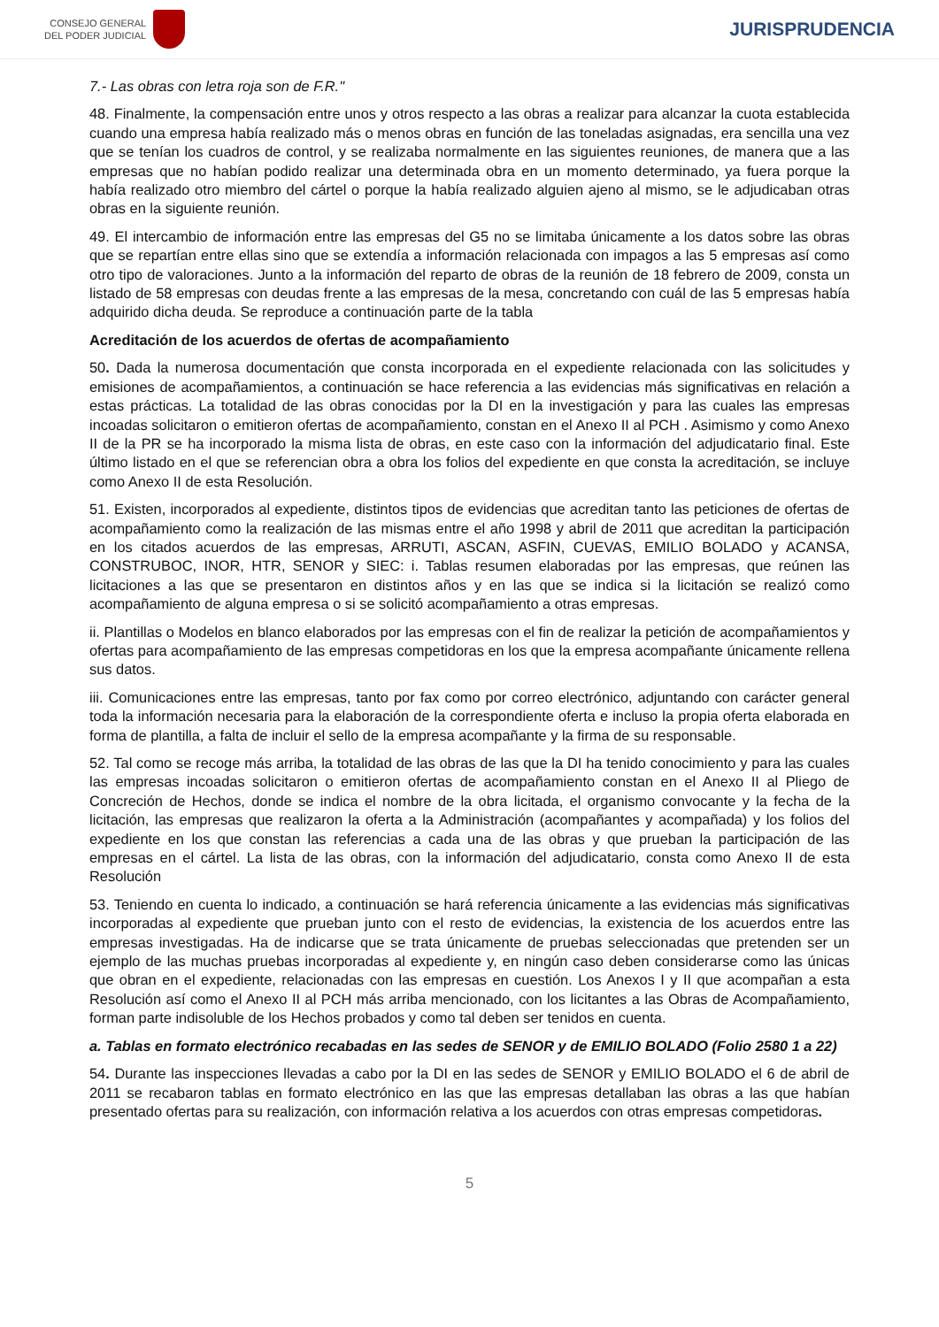CONSEJO GENERAL
DEL PODER JUDICIAL
JURISPRUDENCIA
7.- Las obras con letra roja son de F.R."
48. Finalmente, la compensación entre unos y otros respecto a las obras a realizar para alcanzar la cuota establecida cuando una empresa había realizado más o menos obras en función de las toneladas asignadas, era sencilla una vez que se tenían los cuadros de control, y se realizaba normalmente en las siguientes reuniones, de manera que a las empresas que no habían podido realizar una determinada obra en un momento determinado, ya fuera porque la había realizado otro miembro del cártel o porque la había realizado alguien ajeno al mismo, se le adjudicaban otras obras en la siguiente reunión.
49. El intercambio de información entre las empresas del G5 no se limitaba únicamente a los datos sobre las obras que se repartían entre ellas sino que se extendía a información relacionada con impagos a las 5 empresas así como otro tipo de valoraciones. Junto a la información del reparto de obras de la reunión de 18 febrero de 2009, consta un listado de 58 empresas con deudas frente a las empresas de la mesa, concretando con cuál de las 5 empresas había adquirido dicha deuda. Se reproduce a continuación parte de la tabla
Acreditación de los acuerdos de ofertas de acompañamiento
50. Dada la numerosa documentación que consta incorporada en el expediente relacionada con las solicitudes y emisiones de acompañamientos, a continuación se hace referencia a las evidencias más significativas en relación a estas prácticas. La totalidad de las obras conocidas por la DI en la investigación y para las cuales las empresas incoadas solicitaron o emitieron ofertas de acompañamiento, constan en el Anexo II al PCH . Asimismo y como Anexo II de la PR se ha incorporado la misma lista de obras, en este caso con la información del adjudicatario final. Este último listado en el que se referencian obra a obra los folios del expediente en que consta la acreditación, se incluye como Anexo II de esta Resolución.
51. Existen, incorporados al expediente, distintos tipos de evidencias que acreditan tanto las peticiones de ofertas de acompañamiento como la realización de las mismas entre el año 1998 y abril de 2011 que acreditan la participación en los citados acuerdos de las empresas, ARRUTI, ASCAN, ASFIN, CUEVAS, EMILIO BOLADO y ACANSA, CONSTRUBOC, INOR, HTR, SENOR y SIEC: i. Tablas resumen elaboradas por las empresas, que reúnen las licitaciones a las que se presentaron en distintos años y en las que se indica si la licitación se realizó como acompañamiento de alguna empresa o si se solicitó acompañamiento a otras empresas.
ii. Plantillas o Modelos en blanco elaborados por las empresas con el fin de realizar la petición de acompañamientos y ofertas para acompañamiento de las empresas competidoras en los que la empresa acompañante únicamente rellena sus datos.
iii. Comunicaciones entre las empresas, tanto por fax como por correo electrónico, adjuntando con carácter general toda la información necesaria para la elaboración de la correspondiente oferta e incluso la propia oferta elaborada en forma de plantilla, a falta de incluir el sello de la empresa acompañante y la firma de su responsable.
52. Tal como se recoge más arriba, la totalidad de las obras de las que la DI ha tenido conocimiento y para las cuales las empresas incoadas solicitaron o emitieron ofertas de acompañamiento constan en el Anexo II al Pliego de Concreción de Hechos, donde se indica el nombre de la obra licitada, el organismo convocante y la fecha de la licitación, las empresas que realizaron la oferta a la Administración (acompañantes y acompañada) y los folios del expediente en los que constan las referencias a cada una de las obras y que prueban la participación de las empresas en el cártel. La lista de las obras, con la información del adjudicatario, consta como Anexo II de esta Resolución
53. Teniendo en cuenta lo indicado, a continuación se hará referencia únicamente a las evidencias más significativas incorporadas al expediente que prueban junto con el resto de evidencias, la existencia de los acuerdos entre las empresas investigadas. Ha de indicarse que se trata únicamente de pruebas seleccionadas que pretenden ser un ejemplo de las muchas pruebas incorporadas al expediente y, en ningún caso deben considerarse como las únicas que obran en el expediente, relacionadas con las empresas en cuestión. Los Anexos I y II que acompañan a esta Resolución así como el Anexo II al PCH más arriba mencionado, con los licitantes a las Obras de Acompañamiento, forman parte indisoluble de los Hechos probados y como tal deben ser tenidos en cuenta.
a. Tablas en formato electrónico recabadas en las sedes de SENOR y de EMILIO BOLADO (Folio 2580 1 a 22)
54. Durante las inspecciones llevadas a cabo por la DI en las sedes de SENOR y EMILIO BOLADO el 6 de abril de 2011 se recabaron tablas en formato electrónico en las que las empresas detallaban las obras a las que habían presentado ofertas para su realización, con información relativa a los acuerdos con otras empresas competidoras.
5